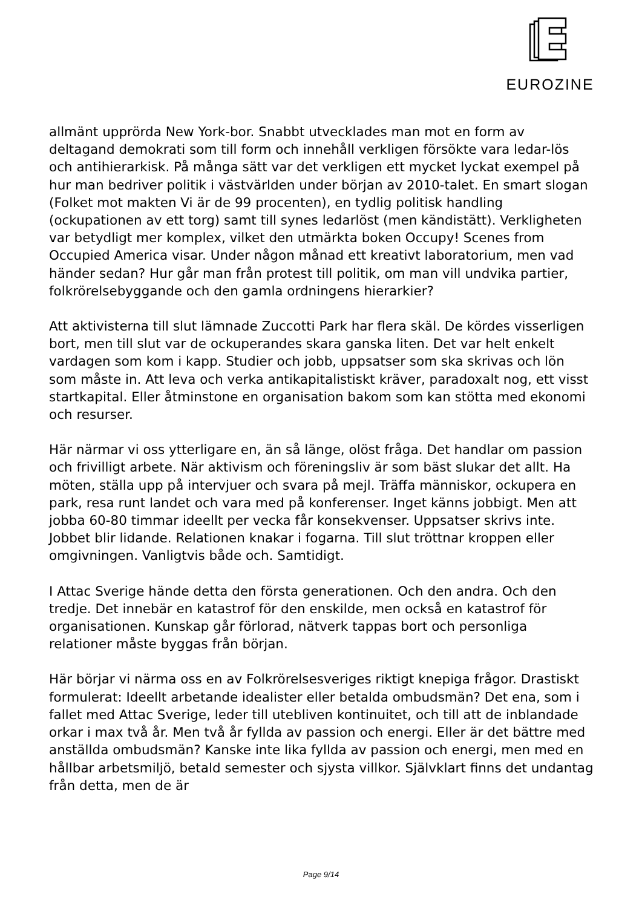EUROZINE
allmänt upprörda New York-bor. Snabbt utvecklades man mot en form av deltagand demokrati som till form och innehåll verkligen försökte vara ledar-lös och antihierarkisk. På många sätt var det verkligen ett mycket lyckat exempel på hur man bedriver politik i västvärlden under början av 2010-talet. En smart slogan (Folket mot makten Vi är de 99 procenten), en tydlig politisk handling (ockupationen av ett torg) samt till synes ledarlöst (men kändistätt). Verkligheten var betydligt mer komplex, vilket den utmärkta boken Occupy! Scenes from Occupied America visar. Under någon månad ett kreativt laboratorium, men vad händer sedan? Hur går man från protest till politik, om man vill undvika partier, folkrörelsebyggande och den gamla ordningens hierarkier?
Att aktivisterna till slut lämnade Zuccotti Park har flera skäl. De kördes visserligen bort, men till slut var de ockuperandes skara ganska liten. Det var helt enkelt vardagen som kom i kapp. Studier och jobb, uppsatser som ska skrivas och lön som måste in. Att leva och verka antikapitalistiskt kräver, paradoxalt nog, ett visst startkapital. Eller åtminstone en organisation bakom som kan stötta med ekonomi och resurser.
Här närmar vi oss ytterligare en, än så länge, olöst fråga. Det handlar om passion och frivilligt arbete. När aktivism och föreningsliv är som bäst slukar det allt. Ha möten, ställa upp på intervjuer och svara på mejl. Träffa människor, ockupera en park, resa runt landet och vara med på konferenser. Inget känns jobbigt. Men att jobba 60-80 timmar ideellt per vecka får konsekvenser. Uppsatser skrivs inte. Jobbet blir lidande. Relationen knakar i fogarna. Till slut tröttnar kroppen eller omgivningen. Vanligtvis både och. Samtidigt.
I Attac Sverige hände detta den första generationen. Och den andra. Och den tredje. Det innebär en katastrof för den enskilde, men också en katastrof för organisationen. Kunskap går förlorad, nätverk tappas bort och personliga relationer måste byggas från början.
Här börjar vi närma oss en av Folkrörelsesveriges riktigt knepiga frågor. Drastiskt formulerat: Ideellt arbetande idealister eller betalda ombudsmän? Det ena, som i fallet med Attac Sverige, leder till utebliven kontinuitet, och till att de inblandade orkar i max två år. Men två år fyllda av passion och energi. Eller är det bättre med anställda ombudsmän? Kanske inte lika fyllda av passion och energi, men med en hållbar arbetsmiljö, betald semester och sjysta villkor. Självklart finns det undantag från detta, men de är
Page 9/14